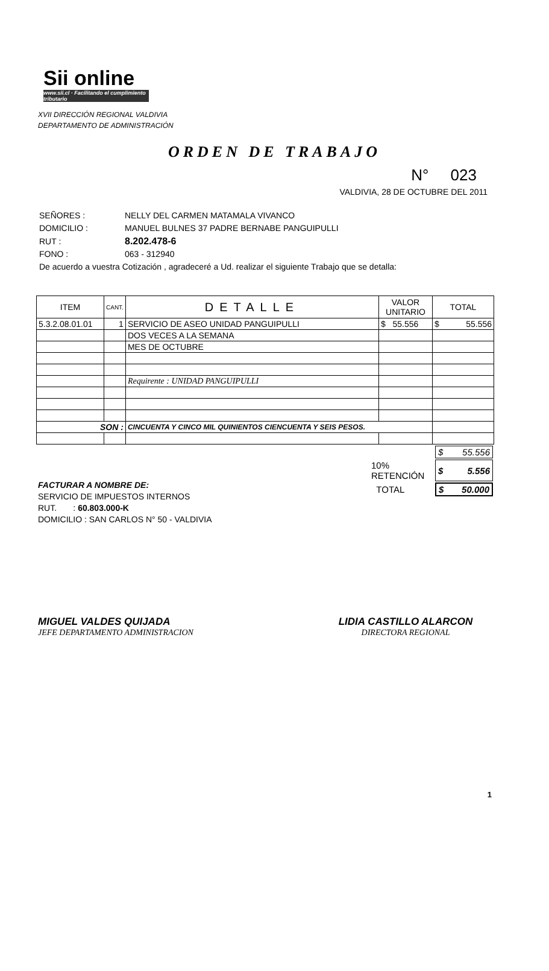Sii online
www.sii.cl · Facilitando el cumplimiento tributario
XVII DIRECCIÓN REGIONAL VALDIVIA
DEPARTAMENTO DE ADMINISTRACIÓN
ORDEN DE TRABAJO
N° 023
VALDIVIA, 28 DE OCTUBRE DEL 2011
| SEÑORES : | NELLY DEL CARMEN MATAMALA VIVANCO |
| DOMICILIO : | MANUEL BULNES 37 PADRE BERNABE PANGUIPULLI |
| RUT : | 8.202.478-6 |
| FONO : | 063 - 312940 |
| De acuerdo a vuestra Cotización , agradeceré a Ud. realizar el siguiente Trabajo que se detalla: | |
| ITEM | CANT. | DETALLE | VALOR UNITARIO | TOTAL |
| --- | --- | --- | --- | --- |
| 5.3.2.08.01.01 | 1 | SERVICIO DE ASEO UNIDAD PANGUIPULLI | $ 55.556 | $ 55.556 |
| | | DOS VECES A LA SEMANA | | |
| | | MES DE OCTUBRE | | |
| | | Requirente : UNIDAD PANGUIPULLI | | |
| SON : | | CINCUENTA Y CINCO MIL QUINIENTOS CIENCUENTA Y SEIS PESOS. | | |
| | | $ 55.556 |
| | 10% RETENCIÓN | $ 5.556 |
| | TOTAL | $ 50.000 |
FACTURAR A NOMBRE DE:
SERVICIO DE IMPUESTOS INTERNOS
RUT. : 60.803.000-K
DOMICILIO : SAN CARLOS N° 50 - VALDIVIA
MIGUEL VALDES QUIJADA
JEFE DEPARTAMENTO ADMINISTRACION
LIDIA CASTILLO ALARCON
DIRECTORA REGIONAL
1